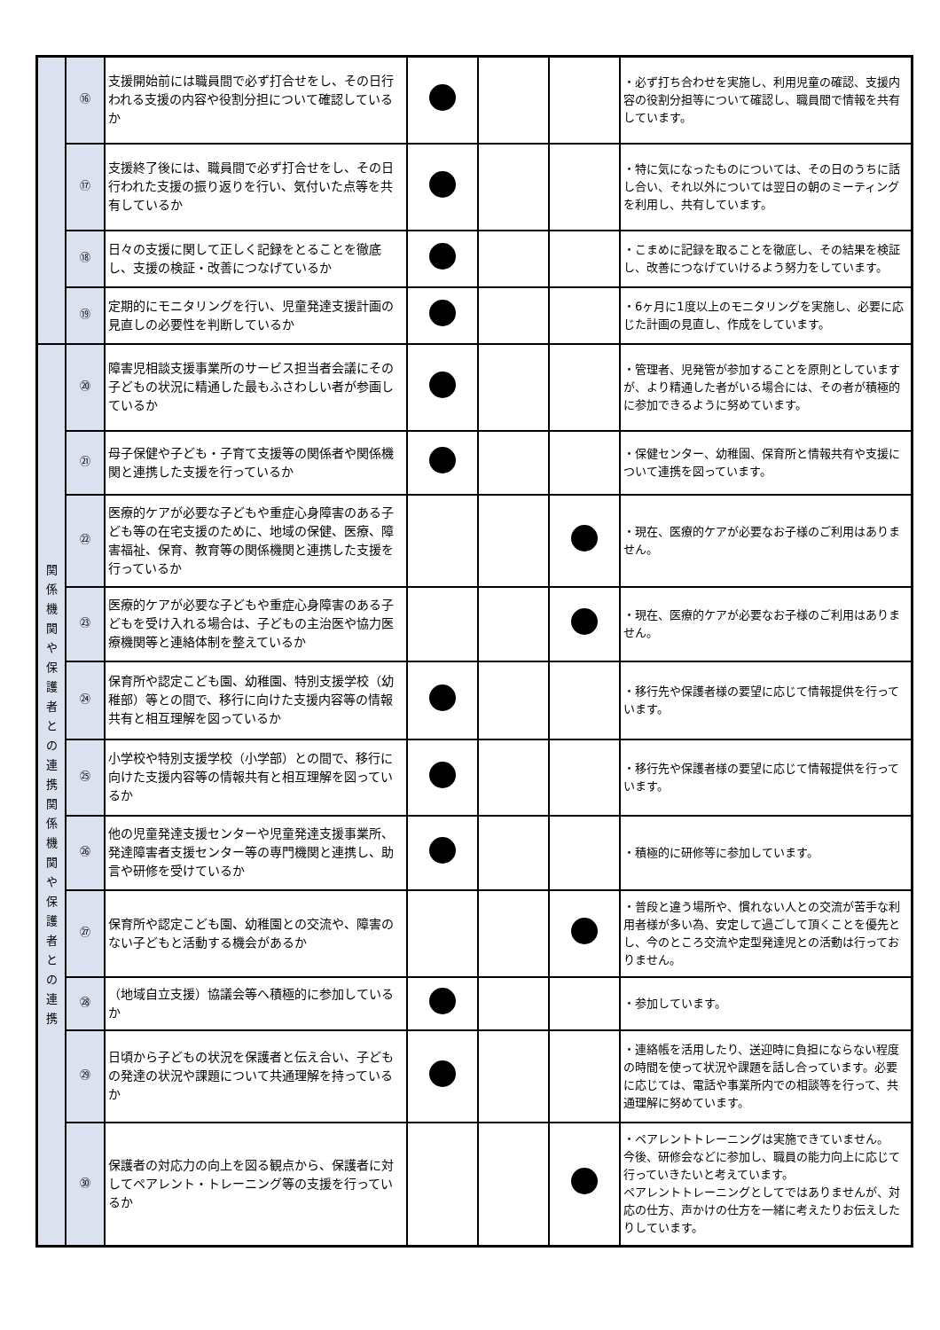| | ⑯ | 支援開始前には職員間で必ず打合せをし、その日行われる支援の内容や役割分担について確認しているか | | | | ・必ず打ち合わせを実施し、利用児童の確認、支援内容の役割分担等について確認し、職員間で情報を共有しています。 |
| | ⑰ | 支援終了後には、職員間で必ず打合せをし、その日行われた支援の振り返りを行い、気付いた点等を共有しているか | | | | ・特に気になったものについては、その日のうちに話し合い、それ以外については翌日の朝のミーティングを利用し、共有しています。 |
| | ⑱ | 日々の支援に関して正しく記録をとることを徹底し、支援の検証・改善につなげているか | | | | ・こまめに記録を取ることを徹底し、その結果を検証し、改善につなげていけるよう努力をしています。 |
| | ⑲ | 定期的にモニタリングを行い、児童発達支援計画の見直しの必要性を判断しているか | | | | ・6ヶ月に1度以上のモニタリングを実施し、必要に応じた計画の見直し、作成をしています。 |
| 関 係 機 関 や 保 護 者 と の 連 携 関 係 機 関 や 保 護 者 と の 連 携 | ⑳ | 障害児相談支援事業所のサービス担当者会議にその子どもの状況に精通した最もふさわしい者が参画しているか | | | | ・管理者、児発管が参加することを原則としていますが、より精通した者がいる場合には、その者が積極的に参加できるように努めています。 |
| | ㉑ | 母子保健や子ども・子育て支援等の関係者や関係機関と連携した支援を行っているか | | | | ・保健センター、幼稚園、保育所と情報共有や支援について連携を図っています。 |
| | ㉒ | 医療的ケアが必要な子どもや重症心身障害のある子ども等の在宅支援のために、地域の保健、医療、障害福祉、保育、教育等の関係機関と連携した支援を行っているか | | | | ・現在、医療的ケアが必要なお子様のご利用はありません。 |
| | ㉓ | 医療的ケアが必要な子どもや重症心身障害のある子どもを受け入れる場合は、子どもの主治医や協力医療機関等と連絡体制を整えているか | | | | ・現在、医療的ケアが必要なお子様のご利用はありません。 |
| | ㉔ | 保育所や認定こども園、幼稚園、特別支援学校（幼稚部）等との間で、移行に向けた支援内容等の情報共有と相互理解を図っているか | | | | ・移行先や保護者様の要望に応じて情報提供を行っています。 |
| | ㉕ | 小学校や特別支援学校（小学部）との間で、移行に向けた支援内容等の情報共有と相互理解を図っているか | | | | ・移行先や保護者様の要望に応じて情報提供を行っています。 |
| | ㉖ | 他の児童発達支援センターや児童発達支援事業所、発達障害者支援センター等の専門機関と連携し、助言や研修を受けているか | | | | ・積極的に研修等に参加しています。 |
| | ㉗ | 保育所や認定こども園、幼稚園との交流や、障害のない子どもと活動する機会があるか | | | | ・普段と違う場所や、慣れない人との交流が苦手な利用者様が多い為、安定して過ごして頂くことを優先とし、今のところ交流や定型発達児との活動は行っておりません。 |
| | ㉘ | （地域自立支援）協議会等へ積極的に参加しているか | | | | ・参加しています。 |
| | ㉙ | 日頃から子どもの状況を保護者と伝え合い、子どもの発達の状況や課題について共通理解を持っているか | | | | ・連絡帳を活用したり、送迎時に負担にならない程度の時間を使って状況や課題を話し合っています。必要に応じては、電話や事業所内での相談等を行って、共通理解に努めています。 |
| | ㉚ | 保護者の対応力の向上を図る観点から、保護者に対してペアレント・トレーニング等の支援を行っているか | | | | ・ペアレントトレーニングは実施できていません。 今後、研修会などに参加し、職員の能力向上に応じて行っていきたいと考えています。 ペアレントトレーニングとしてではありませんが、対応の仕方、声かけの仕方を一緒に考えたりお伝えしたりしています。 |